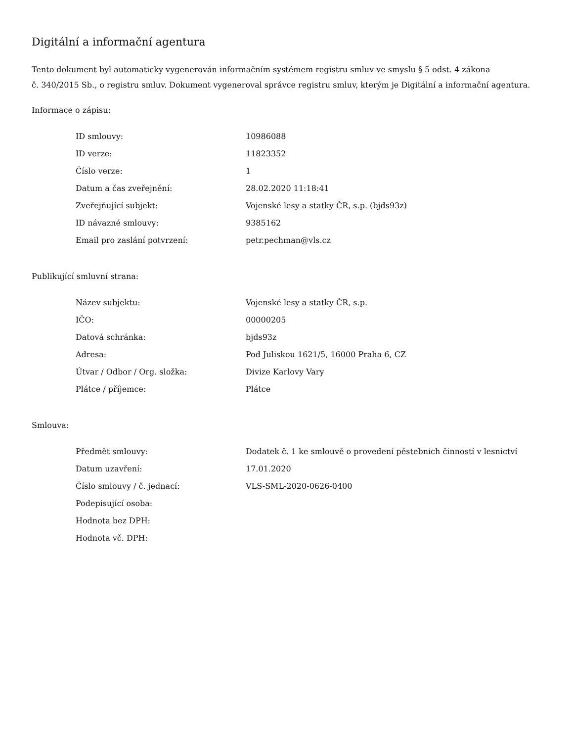Digitální a informační agentura
Tento dokument byl automaticky vygenerován informačním systémem registru smluv ve smyslu § 5 odst. 4 zákona
č. 340/2015 Sb., o registru smluv. Dokument vygeneroval správce registru smluv, kterým je Digitální a informační agentura.
Informace o zápisu:
| ID smlouvy: | 10986088 |
| ID verze: | 11823352 |
| Číslo verze: | 1 |
| Datum a čas zveřejnění: | 28.02.2020 11:18:41 |
| Zveřejňující subjekt: | Vojenské lesy a statky ČR, s.p. (bjds93z) |
| ID návazné smlouvy: | 9385162 |
| Email pro zaslání potvrzení: | petr.pechman@vls.cz |
Publikující smluvní strana:
| Název subjektu: | Vojenské lesy a statky ČR, s.p. |
| IČO: | 00000205 |
| Datová schránka: | bjds93z |
| Adresa: | Pod Juliskou 1621/5, 16000 Praha 6, CZ |
| Útvar / Odbor / Org. složka: | Divize Karlovy Vary |
| Plátce / příjemce: | Plátce |
Smlouva:
| Předmět smlouvy: | Dodatek č. 1 ke smlouvě o provedení pěstebních činností v lesnictví |
| Datum uzavření: | 17.01.2020 |
| Číslo smlouvy / č. jednací: | VLS-SML-2020-0626-0400 |
| Podepisující osoba: | |
| Hodnota bez DPH: | |
| Hodnota vč. DPH: | |